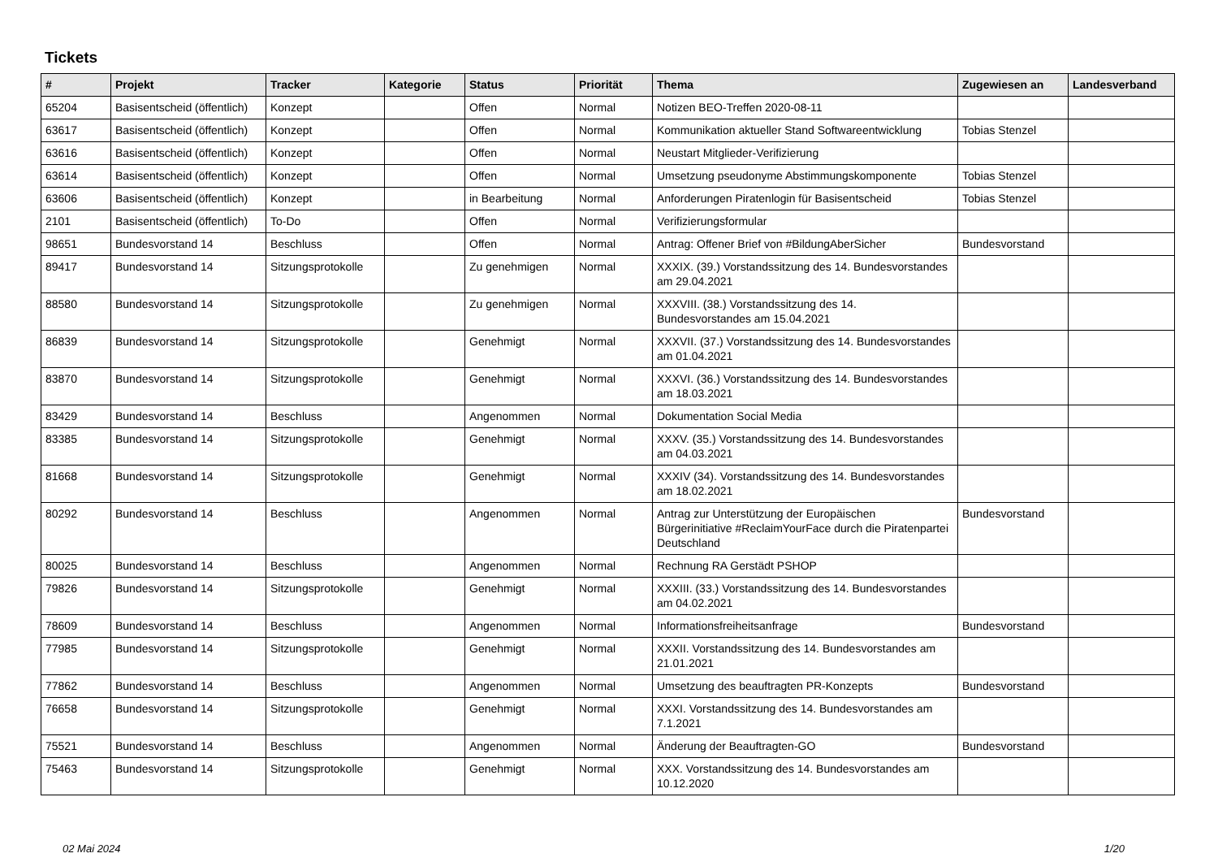Tickets
| # | Projekt | Tracker | Kategorie | Status | Priorität | Thema | Zugewiesen an | Landesverband |
| --- | --- | --- | --- | --- | --- | --- | --- | --- |
| 65204 | Basisentscheid (öffentlich) | Konzept | | Offen | Normal | Notizen BEO-Treffen 2020-08-11 | | |
| 63617 | Basisentscheid (öffentlich) | Konzept | | Offen | Normal | Kommunikation aktueller Stand Softwareentwicklung | Tobias Stenzel | |
| 63616 | Basisentscheid (öffentlich) | Konzept | | Offen | Normal | Neustart Mitglieder-Verifizierung | | |
| 63614 | Basisentscheid (öffentlich) | Konzept | | Offen | Normal | Umsetzung pseudonyme Abstimmungskomponente | Tobias Stenzel | |
| 63606 | Basisentscheid (öffentlich) | Konzept | | in Bearbeitung | Normal | Anforderungen Piratenlogin für Basisentscheid | Tobias Stenzel | |
| 2101 | Basisentscheid (öffentlich) | To-Do | | Offen | Normal | Verifizierungsformular | | |
| 98651 | Bundesvorstand 14 | Beschluss | | Offen | Normal | Antrag: Offener Brief von #BildungAberSicher | Bundesvorstand | |
| 89417 | Bundesvorstand 14 | Sitzungsprotokolle | | Zu genehmigen | Normal | XXXIX. (39.) Vorstandssitzung des 14. Bundesvorstandes am 29.04.2021 | | |
| 88580 | Bundesvorstand 14 | Sitzungsprotokolle | | Zu genehmigen | Normal | XXXVIII. (38.) Vorstandssitzung des 14. Bundesvorstandes am 15.04.2021 | | |
| 86839 | Bundesvorstand 14 | Sitzungsprotokolle | | Genehmigt | Normal | XXXVII. (37.) Vorstandssitzung des 14. Bundesvorstandes am 01.04.2021 | | |
| 83870 | Bundesvorstand 14 | Sitzungsprotokolle | | Genehmigt | Normal | XXXVI. (36.) Vorstandssitzung des 14. Bundesvorstandes am 18.03.2021 | | |
| 83429 | Bundesvorstand 14 | Beschluss | | Angenommen | Normal | Dokumentation Social Media | | |
| 83385 | Bundesvorstand 14 | Sitzungsprotokolle | | Genehmigt | Normal | XXXV. (35.) Vorstandssitzung des 14. Bundesvorstandes am 04.03.2021 | | |
| 81668 | Bundesvorstand 14 | Sitzungsprotokolle | | Genehmigt | Normal | XXXIV (34). Vorstandssitzung des 14. Bundesvorstandes am 18.02.2021 | | |
| 80292 | Bundesvorstand 14 | Beschluss | | Angenommen | Normal | Antrag zur Unterstützung der Europäischen Bürgerinitiative #ReclaimYourFace durch die Piratenpartei Deutschland | Bundesvorstand | |
| 80025 | Bundesvorstand 14 | Beschluss | | Angenommen | Normal | Rechnung RA Gerstädt PSHOP | | |
| 79826 | Bundesvorstand 14 | Sitzungsprotokolle | | Genehmigt | Normal | XXXIII. (33.) Vorstandssitzung des 14. Bundesvorstandes am 04.02.2021 | | |
| 78609 | Bundesvorstand 14 | Beschluss | | Angenommen | Normal | Informationsfreiheitsanfrage | Bundesvorstand | |
| 77985 | Bundesvorstand 14 | Sitzungsprotokolle | | Genehmigt | Normal | XXXII. Vorstandssitzung des 14. Bundesvorstandes am 21.01.2021 | | |
| 77862 | Bundesvorstand 14 | Beschluss | | Angenommen | Normal | Umsetzung des beauftragten PR-Konzepts | Bundesvorstand | |
| 76658 | Bundesvorstand 14 | Sitzungsprotokolle | | Genehmigt | Normal | XXXI. Vorstandssitzung des 14. Bundesvorstandes am 7.1.2021 | | |
| 75521 | Bundesvorstand 14 | Beschluss | | Angenommen | Normal | Änderung der Beauftragten-GO | Bundesvorstand | |
| 75463 | Bundesvorstand 14 | Sitzungsprotokolle | | Genehmigt | Normal | XXX. Vorstandssitzung des 14. Bundesvorstandes am 10.12.2020 | | |
02 Mai 2024 1/20